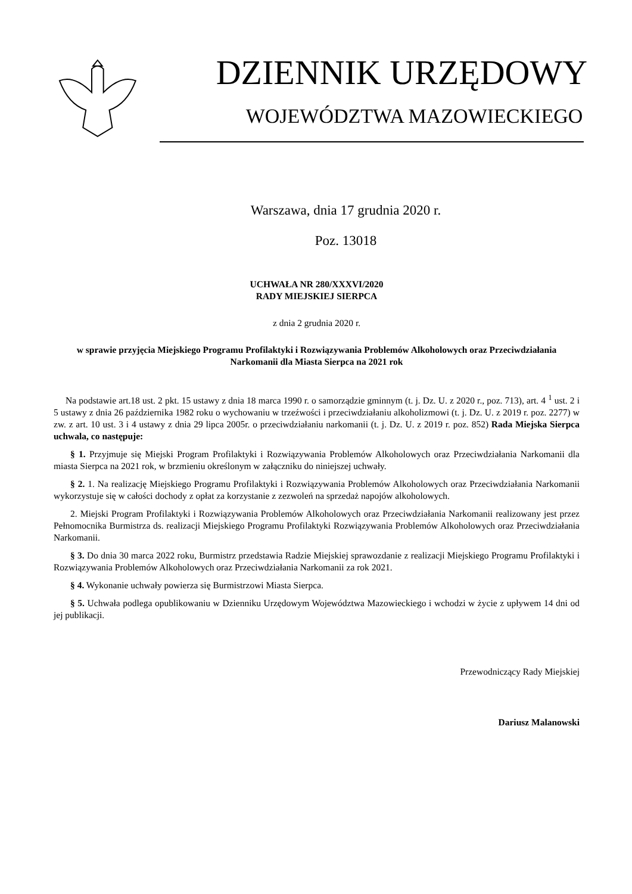DZIENNIK URZĘDOWY
WOJEWÓDZTWA MAZOWIECKIEGO
Warszawa, dnia 17 grudnia 2020 r.
Poz. 13018
UCHWAŁA NR 280/XXXVI/2020
RADY MIEJSKIEJ SIERPCA
z dnia 2 grudnia 2020 r.
w sprawie przyjęcia Miejskiego Programu Profilaktyki i Rozwiązywania Problemów Alkoholowych oraz Przeciwdziałania Narkomanii dla Miasta Sierpca na 2021 rok
Na podstawie art.18 ust. 2 pkt. 15 ustawy z dnia 18 marca 1990 r. o samorządzie gminnym (t. j. Dz. U. z 2020 r., poz. 713), art. 4 <sup>1</sup> ust. 2 i 5 ustawy z dnia 26 października 1982 roku o wychowaniu w trzeźwości i przeciwdziałaniu alkoholizmowi (t. j. Dz. U. z 2019 r. poz. 2277) w zw. z art. 10 ust. 3 i 4 ustawy z dnia 29 lipca 2005r. o przeciwdziałaniu narkomanii (t. j. Dz. U. z 2019 r. poz. 852) Rada Miejska Sierpca uchwala, co następuje:
§ 1. Przyjmuje się Miejski Program Profilaktyki i Rozwiązywania Problemów Alkoholowych oraz Przeciwdziałania Narkomanii dla miasta Sierpca na 2021 rok, w brzmieniu określonym w załączniku do niniejszej uchwały.
§ 2. 1. Na realizację Miejskiego Programu Profilaktyki i Rozwiązywania Problemów Alkoholowych oraz Przeciwdziałania Narkomanii wykorzystuje się w całości dochody z opłat za korzystanie z zezwoleń na sprzedaż napojów alkoholowych.
2. Miejski Program Profilaktyki i Rozwiązywania Problemów Alkoholowych oraz Przeciwdziałania Narkomanii realizowany jest przez Pełnomocnika Burmistrza ds. realizacji Miejskiego Programu Profilaktyki Rozwiązywania Problemów Alkoholowych oraz Przeciwdziałania Narkomanii.
§ 3. Do dnia 30 marca 2022 roku, Burmistrz przedstawia Radzie Miejskiej sprawozdanie z realizacji Miejskiego Programu Profilaktyki i Rozwiązywania Problemów Alkoholowych oraz Przeciwdziałania Narkomanii za rok 2021.
§ 4. Wykonanie uchwały powierza się Burmistrzowi Miasta Sierpca.
§ 5. Uchwała podlega opublikowaniu w Dzienniku Urzędowym Województwa Mazowieckiego i wchodzi w życie z upływem 14 dni od jej publikacji.
Przewodniczący Rady Miejskiej
Dariusz Malanowski